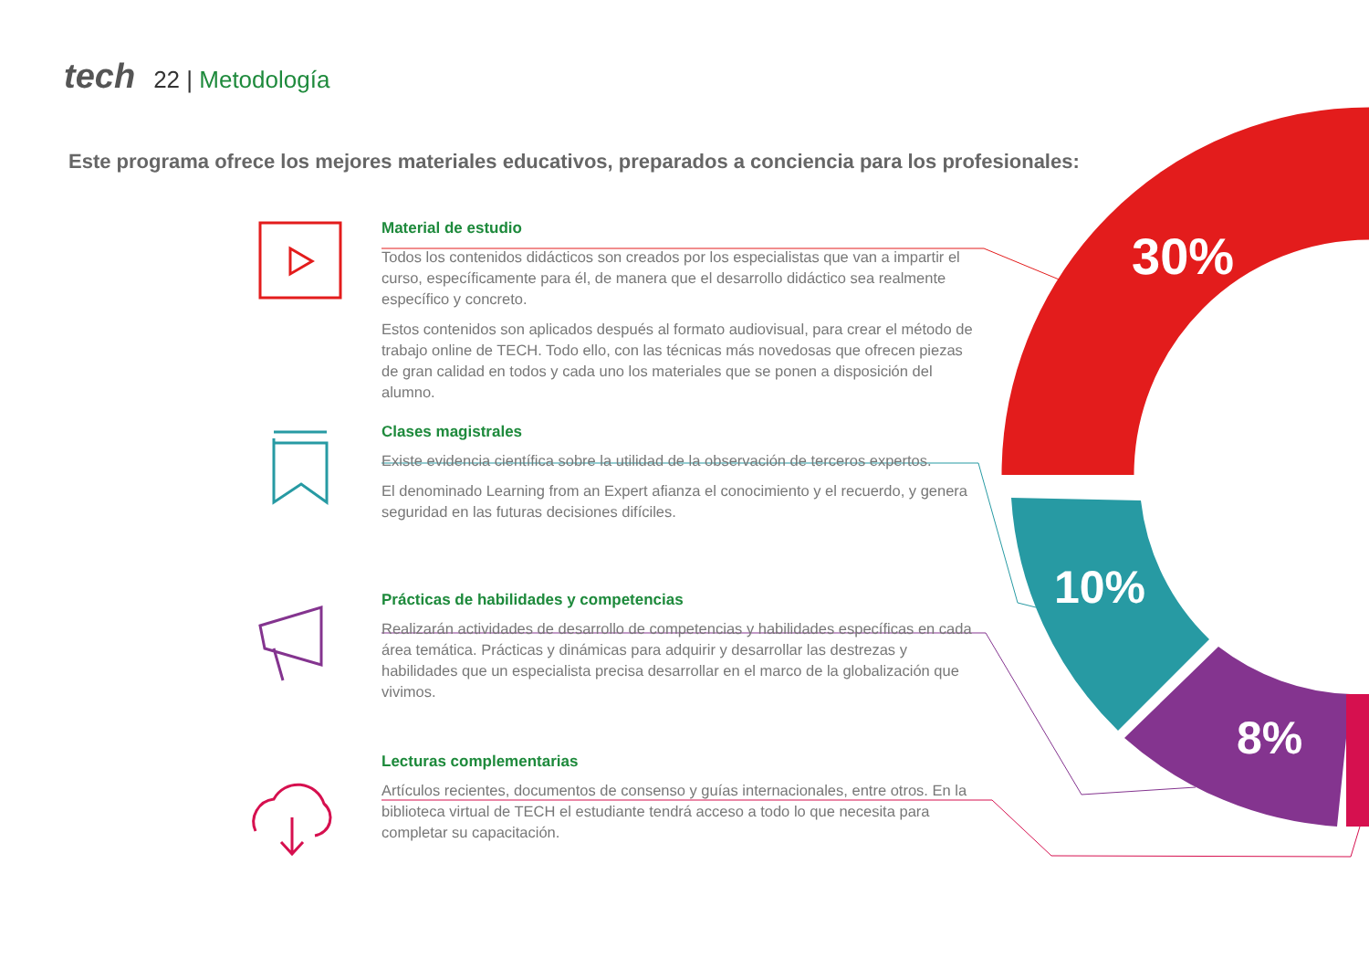30%
10%
8%
tech 22 | Metodología
Este programa ofrece los mejores materiales educativos, preparados a conciencia para los profesionales:
Material de estudio
Todos los contenidos didácticos son creados por los especialistas que van a impartir el curso, específicamente para él, de manera que el desarrollo didáctico sea realmente específico y concreto.
Estos contenidos son aplicados después al formato audiovisual, para crear el método de trabajo online de TECH. Todo ello, con las técnicas más novedosas que ofrecen piezas de gran calidad en todos y cada uno los materiales que se ponen a disposición del alumno.
Clases magistrales
Existe evidencia científica sobre la utilidad de la observación de terceros expertos.
El denominado Learning from an Expert afianza el conocimiento y el recuerdo, y genera seguridad en las futuras decisiones difíciles.
Prácticas de habilidades y competencias
Realizarán actividades de desarrollo de competencias y habilidades específicas en cada área temática. Prácticas y dinámicas para adquirir y desarrollar las destrezas y habilidades que un especialista precisa desarrollar en el marco de la globalización que vivimos.
Lecturas complementarias
Artículos recientes, documentos de consenso y guías internacionales, entre otros. En la biblioteca virtual de TECH el estudiante tendrá acceso a todo lo que necesita para completar su capacitación.